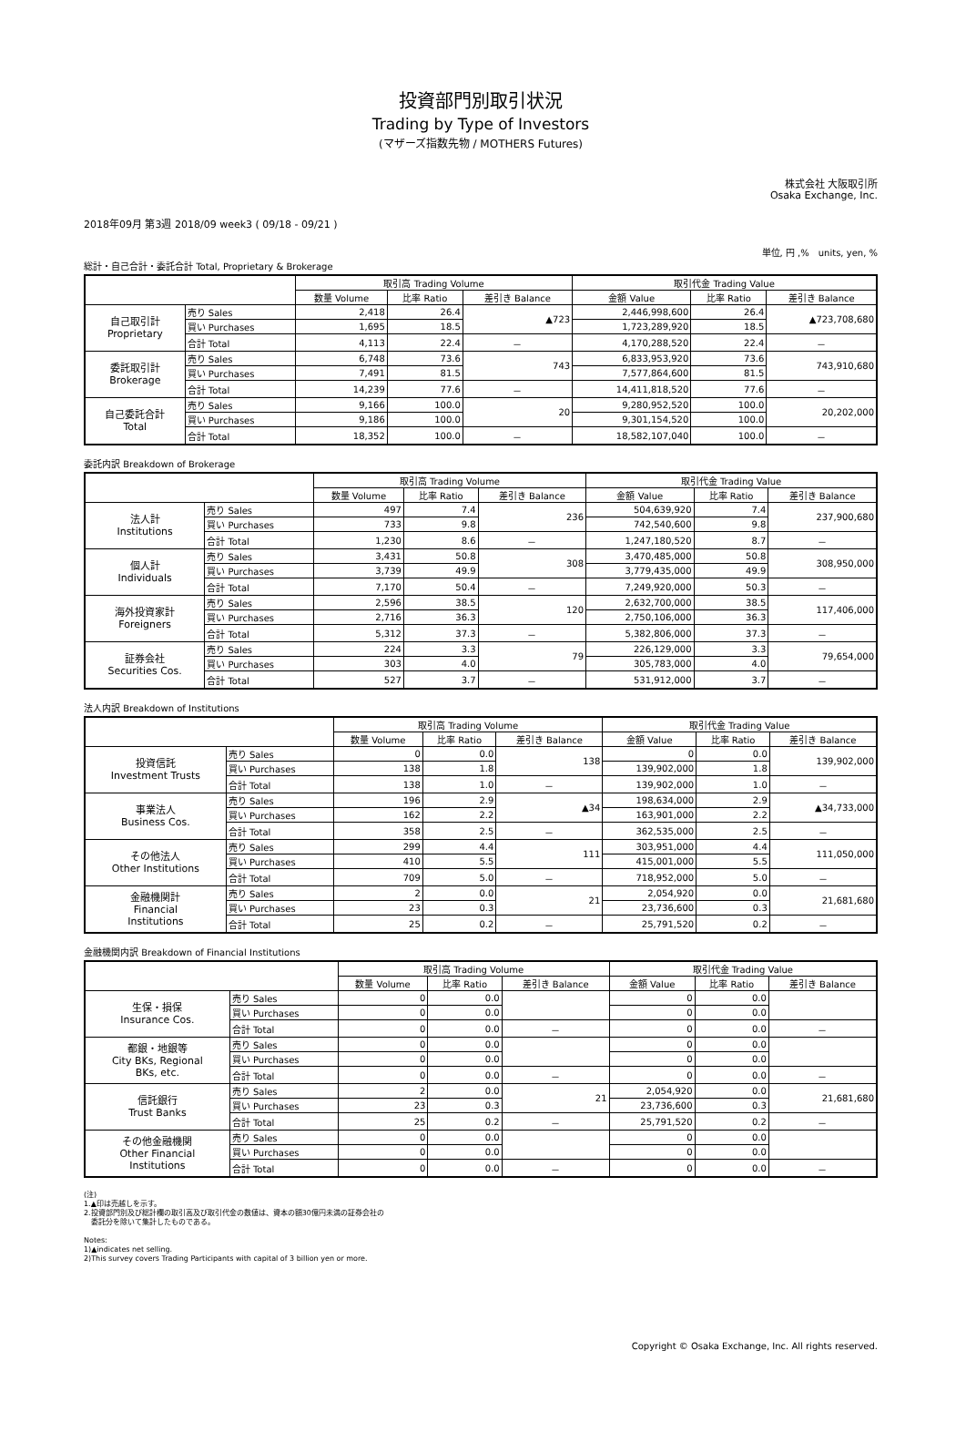投資部門別取引状況
Trading by Type of Investors
(マザーズ指数先物 / MOTHERS Futures)
株式会社 大阪取引所
Osaka Exchange, Inc.
2018年09月 第3週 2018/09 week3 ( 09/18 - 09/21 )
単位, 円 ,%　units, yen, %
総計・自己合計・委託合計 Total, Proprietary & Brokerage
| | | 取引高 Trading Volume | | | 取引代金 Trading Value | | |
| --- | --- | --- | --- | --- | --- | --- | --- |
| | | 数量 Volume | 比率 Ratio | 差引き Balance | 金額 Value | 比率 Ratio | 差引き Balance |
| 自己取引計 Proprietary | 売り Sales | 2,418 | 26.4 | ▲723 | 2,446,998,600 | 26.4 | ▲723,708,680 |
| | 買い Purchases | 1,695 | 18.5 | | 1,723,289,920 | 18.5 | |
| | 合計 Total | 4,113 | 22.4 | － | 4,170,288,520 | 22.4 | － |
| 委託取引計 Brokerage | 売り Sales | 6,748 | 73.6 | 743 | 6,833,953,920 | 73.6 | 743,910,680 |
| | 買い Purchases | 7,491 | 81.5 | | 7,577,864,600 | 81.5 | |
| | 合計 Total | 14,239 | 77.6 | － | 14,411,818,520 | 77.6 | － |
| 自己委託合計 Total | 売り Sales | 9,166 | 100.0 | 20 | 9,280,952,520 | 100.0 | 20,202,000 |
| | 買い Purchases | 9,186 | 100.0 | | 9,301,154,520 | 100.0 | |
| | 合計 Total | 18,352 | 100.0 | － | 18,582,107,040 | 100.0 | － |
委託内訳 Breakdown of Brokerage
| | | 取引高 Trading Volume | | | 取引代金 Trading Value | | |
| --- | --- | --- | --- | --- | --- | --- | --- |
| | | 数量 Volume | 比率 Ratio | 差引き Balance | 金額 Value | 比率 Ratio | 差引き Balance |
| 法人計 Institutions | 売り Sales | 497 | 7.4 | 236 | 504,639,920 | 7.4 | 237,900,680 |
| | 買い Purchases | 733 | 9.8 | | 742,540,600 | 9.8 | |
| | 合計 Total | 1,230 | 8.6 | － | 1,247,180,520 | 8.7 | － |
| 個人計 Individuals | 売り Sales | 3,431 | 50.8 | 308 | 3,470,485,000 | 50.8 | 308,950,000 |
| | 買い Purchases | 3,739 | 49.9 | | 3,779,435,000 | 49.9 | |
| | 合計 Total | 7,170 | 50.4 | － | 7,249,920,000 | 50.3 | － |
| 海外投資家計 Foreigners | 売り Sales | 2,596 | 38.5 | 120 | 2,632,700,000 | 38.5 | 117,406,000 |
| | 買い Purchases | 2,716 | 36.3 | | 2,750,106,000 | 36.3 | |
| | 合計 Total | 5,312 | 37.3 | － | 5,382,806,000 | 37.3 | － |
| 証券会社 Securities Cos. | 売り Sales | 224 | 3.3 | 79 | 226,129,000 | 3.3 | 79,654,000 |
| | 買い Purchases | 303 | 4.0 | | 305,783,000 | 4.0 | |
| | 合計 Total | 527 | 3.7 | － | 531,912,000 | 3.7 | － |
法人内訳 Breakdown of Institutions
| | | 取引高 Trading Volume | | | 取引代金 Trading Value | | |
| --- | --- | --- | --- | --- | --- | --- | --- |
| | | 数量 Volume | 比率 Ratio | 差引き Balance | 金額 Value | 比率 Ratio | 差引き Balance |
| 投資信託 Investment Trusts | 売り Sales | 0 | 0.0 | 138 | 0 | 0.0 | 139,902,000 |
| | 買い Purchases | 138 | 1.8 | | 139,902,000 | 1.8 | |
| | 合計 Total | 138 | 1.0 | － | 139,902,000 | 1.0 | － |
| 事業法人 Business Cos. | 売り Sales | 196 | 2.9 | ▲34 | 198,634,000 | 2.9 | ▲34,733,000 |
| | 買い Purchases | 162 | 2.2 | | 163,901,000 | 2.2 | |
| | 合計 Total | 358 | 2.5 | － | 362,535,000 | 2.5 | － |
| その他法人 Other Institutions | 売り Sales | 299 | 4.4 | 111 | 303,951,000 | 4.4 | 111,050,000 |
| | 買い Purchases | 410 | 5.5 | | 415,001,000 | 5.5 | |
| | 合計 Total | 709 | 5.0 | － | 718,952,000 | 5.0 | － |
| 金融機関計 Financial Institutions | 売り Sales | 2 | 0.0 | 21 | 2,054,920 | 0.0 | 21,681,680 |
| | 買い Purchases | 23 | 0.3 | | 23,736,600 | 0.3 | |
| | 合計 Total | 25 | 0.2 | － | 25,791,520 | 0.2 | － |
金融機関内訳 Breakdown of Financial Institutions
| | | 取引高 Trading Volume | | | 取引代金 Trading Value | | |
| --- | --- | --- | --- | --- | --- | --- | --- |
| | | 数量 Volume | 比率 Ratio | 差引き Balance | 金額 Value | 比率 Ratio | 差引き Balance |
| 生保・損保 Insurance Cos. | 売り Sales | 0 | 0.0 | | 0 | 0.0 | |
| | 買い Purchases | 0 | 0.0 | | 0 | 0.0 | |
| | 合計 Total | 0 | 0.0 | － | 0 | 0.0 | － |
| 都銀・地銀等 City BKs, Regional BKs, etc. | 売り Sales | 0 | 0.0 | | 0 | 0.0 | |
| | 買い Purchases | 0 | 0.0 | | 0 | 0.0 | |
| | 合計 Total | 0 | 0.0 | － | 0 | 0.0 | － |
| 信託銀行 Trust Banks | 売り Sales | 2 | 0.0 | 21 | 2,054,920 | 0.0 | 21,681,680 |
| | 買い Purchases | 23 | 0.3 | | 23,736,600 | 0.3 | |
| | 合計 Total | 25 | 0.2 | － | 25,791,520 | 0.2 | － |
| その他金融機関 Other Financial Institutions | 売り Sales | 0 | 0.0 | | 0 | 0.0 | |
| | 買い Purchases | 0 | 0.0 | | 0 | 0.0 | |
| | 合計 Total | 0 | 0.0 | － | 0 | 0.0 | － |
(注)
1.▲印は売越しを示す。
2.投資部門別及び総計欄の取引高及び取引代金の数値は、資本の額30億円未満の証券会社の
　委託分を除いて集計したものである。
Notes:
1)▲indicates net selling.
2)This survey covers Trading Participants with capital of 3 billion yen or more.
Copyright © Osaka Exchange, Inc. All rights reserved.